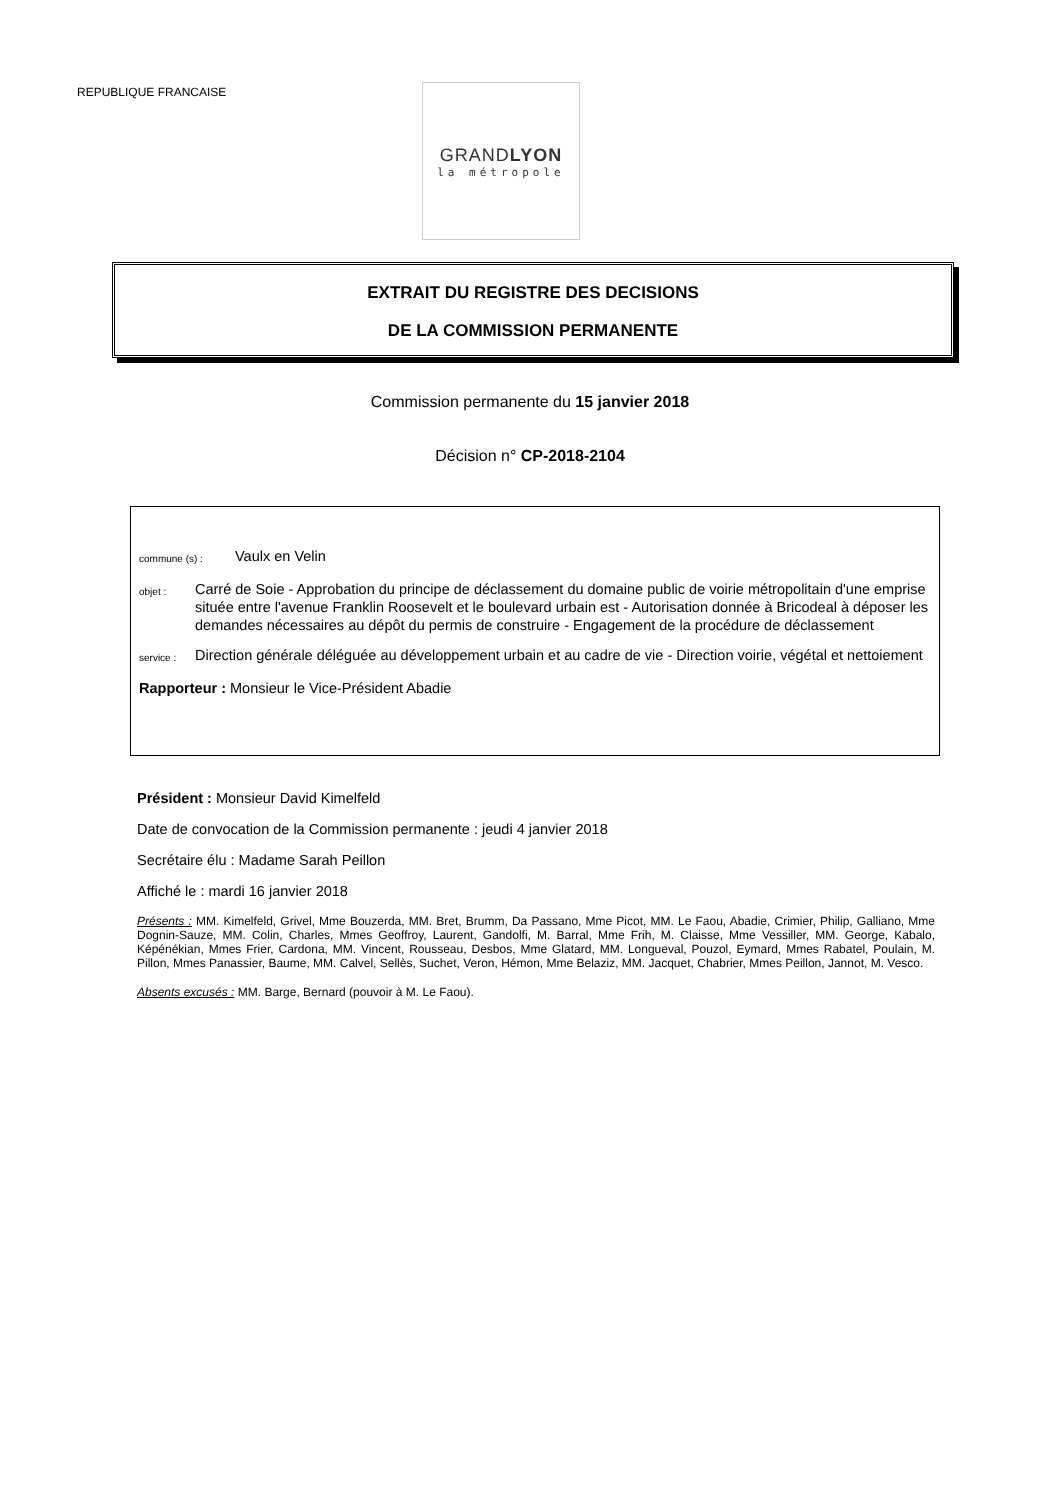REPUBLIQUE FRANCAISE
GRANDLYON
la métropole
EXTRAIT DU REGISTRE DES DECISIONS
DE LA COMMISSION PERMANENTE
Commission permanente du 15 janvier 2018
Décision n° CP-2018-2104
commune (s) : Vaulx en Velin
objet : Carré de Soie - Approbation du principe de déclassement du domaine public de voirie métropolitain d'une emprise située entre l'avenue Franklin Roosevelt et le boulevard urbain est - Autorisation donnée à Bricodeal à déposer les demandes nécessaires au dépôt du permis de construire - Engagement de la procédure de déclassement
service : Direction générale déléguée au développement urbain et au cadre de vie - Direction voirie, végétal et nettoiement
Rapporteur : Monsieur le Vice-Président Abadie
Président : Monsieur David Kimelfeld
Date de convocation de la Commission permanente : jeudi 4 janvier 2018
Secrétaire élu : Madame Sarah Peillon
Affiché le : mardi 16 janvier 2018
Présents : MM. Kimelfeld, Grivel, Mme Bouzerda, MM. Bret, Brumm, Da Passano, Mme Picot, MM. Le Faou, Abadie, Crimier, Philip, Galliano, Mme Dognin-Sauze, MM. Colin, Charles, Mmes Geoffroy, Laurent, Gandolfi, M. Barral, Mme Frih, M. Claisse, Mme Vessiller, MM. George, Kabalo, Képénékian, Mmes Frier, Cardona, MM. Vincent, Rousseau, Desbos, Mme Glatard, MM. Longueval, Pouzol, Eymard, Mmes Rabatel, Poulain, M. Pillon, Mmes Panassier, Baume, MM. Calvel, Sellès, Suchet, Veron, Hémon, Mme Belaziz, MM. Jacquet, Chabrier, Mmes Peillon, Jannot, M. Vesco.
Absents excusés : MM. Barge, Bernard (pouvoir à M. Le Faou).